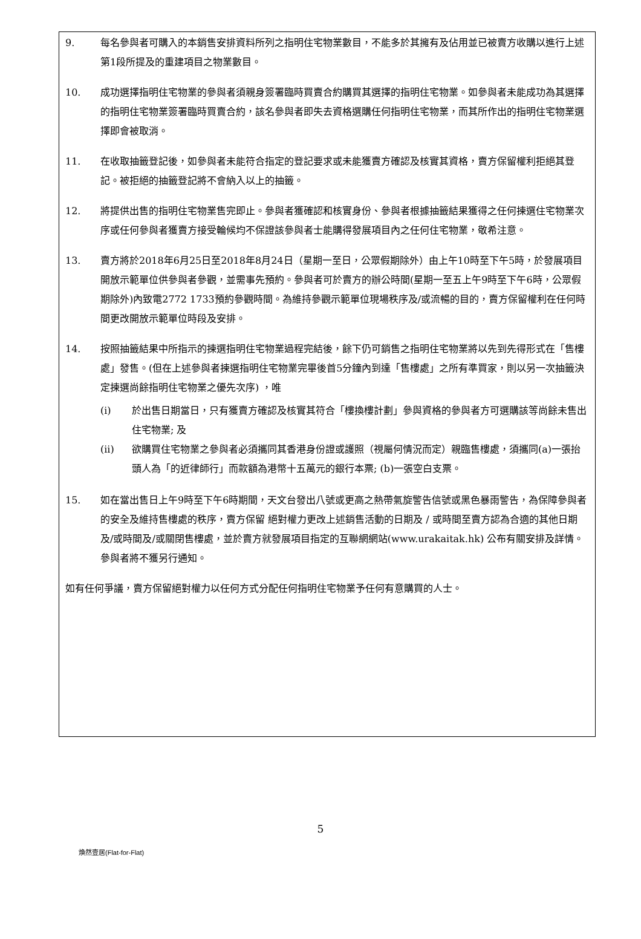9. 每名參與者可購入的本銷售安排資料所列之指明住宅物業數目，不能多於其擁有及佔用並已被賣方收購以進行上述第1段所提及的重建項目之物業數目。
10. 成功選擇指明住宅物業的參與者須親身簽署臨時買賣合約購買其選擇的指明住宅物業。如參與者未能成功為其選擇的指明住宅物業簽署臨時買賣合約，該名參與者即失去資格選購任何指明住宅物業，而其所作出的指明住宅物業選擇即會被取消。
11. 在收取抽籤登記後，如參與者未能符合指定的登記要求或未能獲賣方確認及核實其資格，賣方保留權利拒絕其登記。被拒絕的抽籤登記將不會納入以上的抽籤。
12. 將提供出售的指明住宅物業售完即止。參與者獲確認和核實身份、參與者根據抽籤結果獲得之任何揀選住宅物業次序或任何參與者獲賣方接受輪候均不保證該參與者士能購得發展項目內之任何住宅物業，敬希注意。
13. 賣方將於2018年6月25日至2018年8月24日（星期一至日，公眾假期除外）由上午10時至下午5時，於發展項目開放示範單位供參與者參觀，並需事先預約。參與者可於賣方的辦公時間(星期一至五上午9時至下午6時，公眾假期除外)內致電2772 1733預約參觀時間。為維持參觀示範單位現場秩序及/或流暢的目的，賣方保留權利在任何時間更改開放示範單位時段及安排。
14. 按照抽籤結果中所指示的揀選指明住宅物業過程完結後，餘下仍可銷售之指明住宅物業將以先到先得形式在「售樓處」發售。(但在上述參與者揀選指明住宅物業完畢後首5分鐘內到達「售樓處」之所有準買家，則以另一次抽籤決定揀選尚餘指明住宅物業之優先次序) ，唯
(i) 於出售日期當日，只有獲賣方確認及核實其符合「樓換樓計劃」參與資格的參與者方可選購該等尚餘未售出住宅物業; 及
(ii) 欲購買住宅物業之參與者必須攜同其香港身份證或護照（視屬何情況而定）親臨售樓處，須攜同(a)一張抬頭人為「的近律師行」而款額為港幣十五萬元的銀行本票; (b)一張空白支票。
15. 如在當出售日上午9時至下午6時期間，天文台發出八號或更高之熱帶氣旋警告信號或黑色暴雨警告，為保障參與者的安全及維持售樓處的秩序，賣方保留 絕對權力更改上述銷售活動的日期及 / 或時間至賣方認為合適的其他日期及/或時間及/或關閉售樓處，並於賣方就發展項目指定的互聯網網站(www.urakaitak.hk) 公布有關安排及詳情。參與者將不獲另行通知。
如有任何爭議，賣方保留絕對權力以任何方式分配任何指明住宅物業予任何有意購買的人士。
5
煥然壹居(Flat-for-Flat)